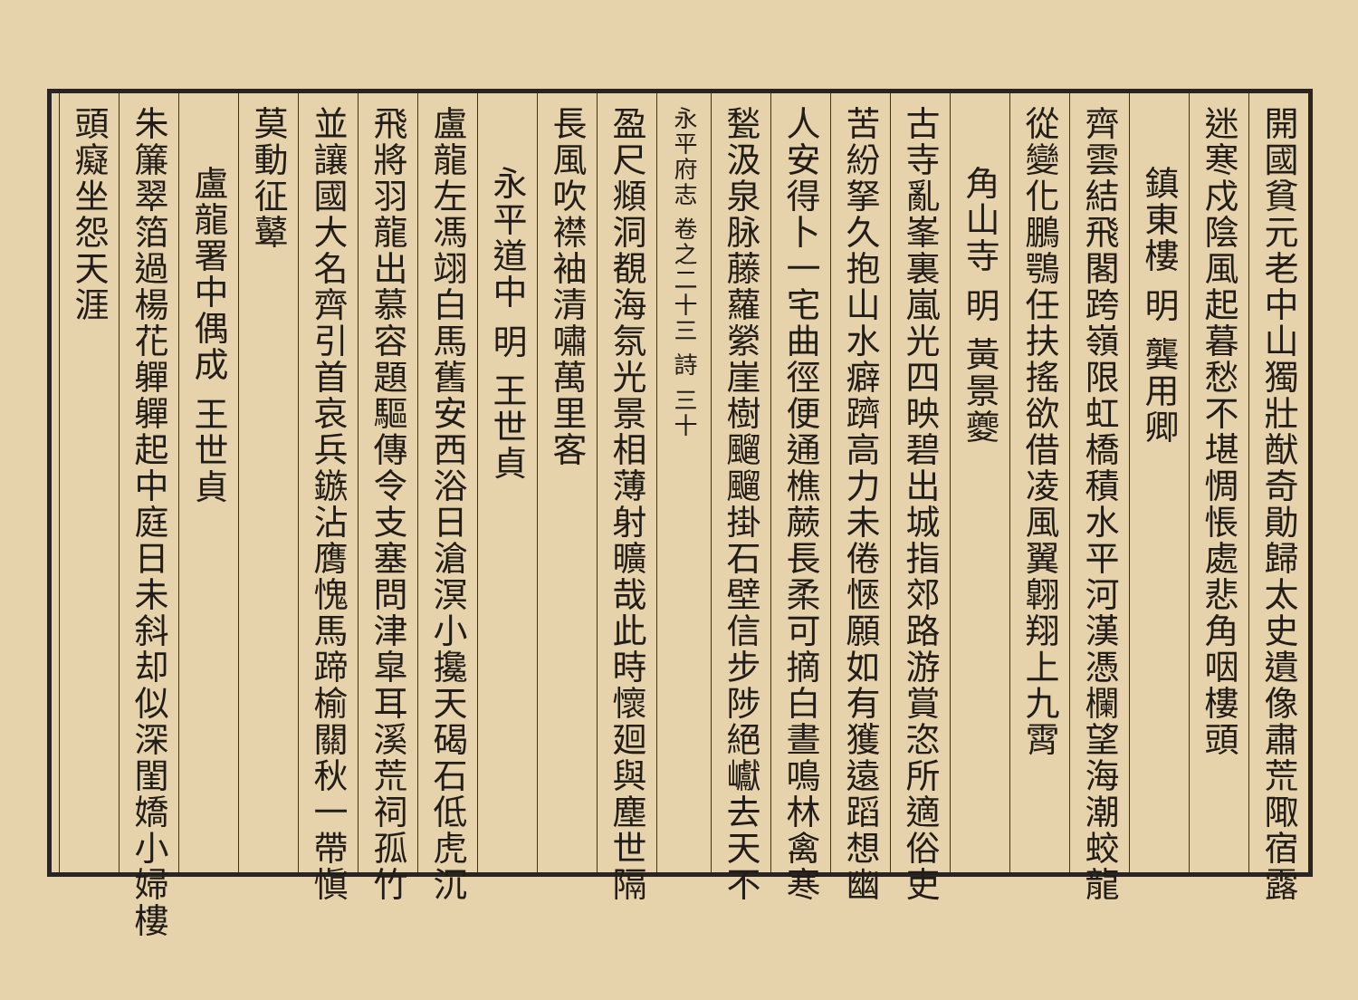開國貧元老中山獨壯猷奇勛歸太史遺像肅荒陬宿露
迷寒戍陰風起暮愁不堪惆悵處悲角咽樓頭
鎮東樓 明 龔用卿
齊雲結飛閣跨嶺限虹橋積水平河漢憑欄望海潮蛟龍
從變化鵬鶚任扶搖欲借凌風翼翺翔上九霄
角山寺 明 黃景夔
古寺亂峯裏嵐光四映碧出城指郊路游賞恣所適俗吏
苦紛拏久抱山水癖躋高力未倦愜願如有獲遠蹈想幽
人安得卜一宅曲徑便通樵蕨長柔可摘白晝鳴林禽寒
甃汲泉脉藤蘿縈崖樹飀飀掛石壁信步陟絕巘去天不
永平府志 卷之二十三 詩 三十
盈尺頫洞覩海氛光景相薄射曠哉此時懷廻與塵世隔
長風吹襟袖清嘯萬里客
永平道中 明 王世貞
盧龍左馮翊白馬舊安西浴日滄溟小攙天碣石低虎沉
飛將羽龍出慕容題驅傳令支塞問津皐耳溪荒祠孤竹
並讓國大名齊引首哀兵鏃沾膺愧馬蹄榆關秋一帶愼
莫動征鼙
盧龍署中偶成 王世貞
朱簾翠箔過楊花軃軃起中庭日未斜却似深閨嬌小婦樓
頭癡坐怨天涯